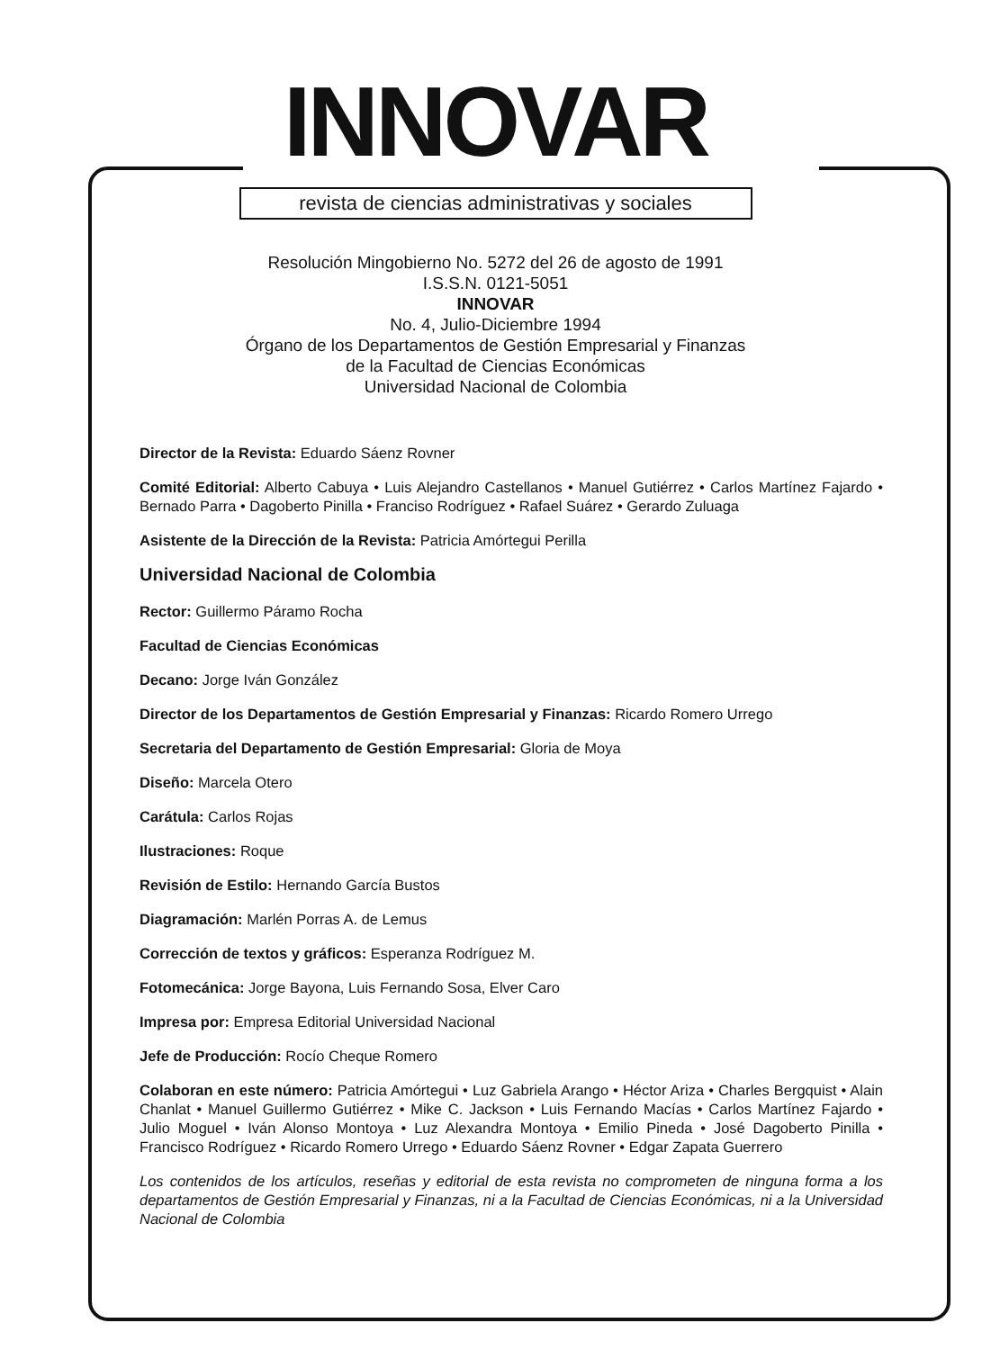INNOVAR
revista de ciencias administrativas y sociales
Resolución Mingobierno No. 5272 del 26 de agosto de 1991
I.S.S.N. 0121-5051
INNOVAR
No. 4, Julio-Diciembre 1994
Órgano de los Departamentos de Gestión Empresarial y Finanzas
de la Facultad de Ciencias Económicas
Universidad Nacional de Colombia
Director de la Revista: Eduardo Sáenz Rovner
Comité Editorial: Alberto Cabuya • Luis Alejandro Castellanos • Manuel Gutiérrez • Carlos Martínez Fajardo • Bernado Parra • Dagoberto Pinilla • Franciso Rodríguez • Rafael Suárez • Gerardo Zuluaga
Asistente de la Dirección de la Revista: Patricia Amórtegui Perilla
Universidad Nacional de Colombia
Rector: Guillermo Páramo Rocha
Facultad de Ciencias Económicas
Decano: Jorge Iván González
Director de los Departamentos de Gestión Empresarial y Finanzas: Ricardo Romero Urrego
Secretaria del Departamento de Gestión Empresarial: Gloria de Moya
Diseño: Marcela Otero
Carátula: Carlos Rojas
Ilustraciones: Roque
Revisión de Estilo: Hernando García Bustos
Diagramación: Marlén Porras A. de Lemus
Corrección de textos y gráficos: Esperanza Rodríguez M.
Fotomecánica: Jorge Bayona, Luis Fernando Sosa, Elver Caro
Impresa por: Empresa Editorial Universidad Nacional
Jefe de Producción: Rocío Cheque Romero
Colaboran en este número: Patricia Amórtegui • Luz Gabriela Arango • Héctor Ariza • Charles Bergquist • Alain Chanlat • Manuel Guillermo Gutiérrez • Mike C. Jackson • Luis Fernando Macías • Carlos Martínez Fajardo • Julio Moguel • Iván Alonso Montoya • Luz Alexandra Montoya • Emilio Pineda • José Dagoberto Pinilla • Francisco Rodríguez • Ricardo Romero Urrego • Eduardo Sáenz Rovner • Edgar Zapata Guerrero
Los contenidos de los artículos, reseñas y editorial de esta revista no comprometen de ninguna forma a los departamentos de Gestión Empresarial y Finanzas, ni a la Facultad de Ciencias Económicas, ni a la Universidad Nacional de Colombia